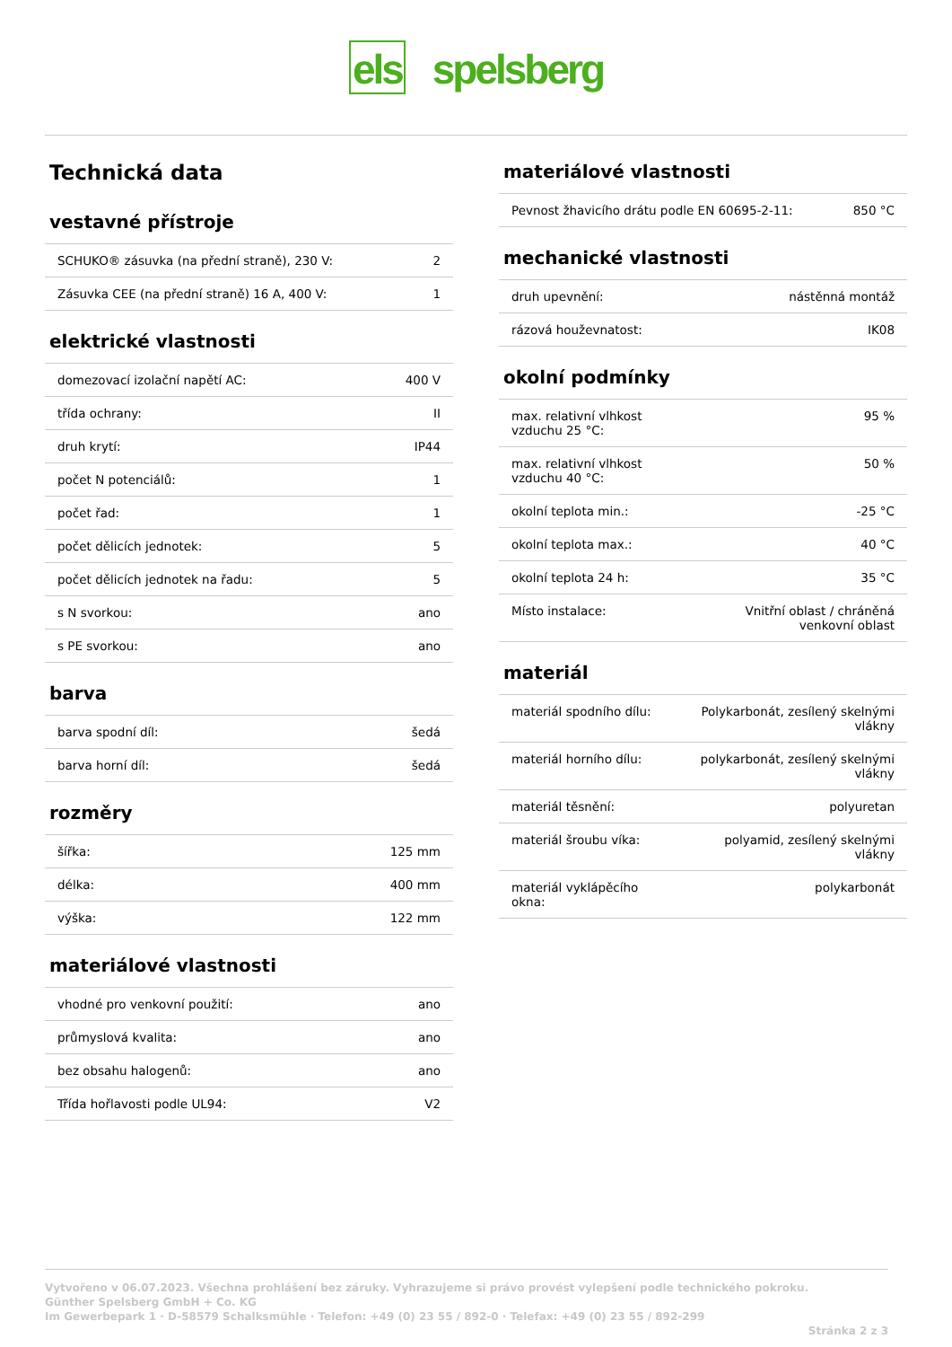els spelsberg
Technická data
vestavné přístroje
| SCHUKO® zásuvka (na přední straně), 230 V: | 2 |
| Zásuvka CEE (na přední straně) 16 A, 400 V: | 1 |
elektrické vlastnosti
| domezovací izolační napětí AC: | 400 V |
| třída ochrany: | II |
| druh krytí: | IP44 |
| počet N potenciálů: | 1 |
| počet řad: | 1 |
| počet dělicích jednotek: | 5 |
| počet dělicích jednotek na řadu: | 5 |
| s N svorkou: | ano |
| s PE svorkou: | ano |
barva
| barva spodní díl: | šedá |
| barva horní díl: | šedá |
rozměry
| šířka: | 125 mm |
| délka: | 400 mm |
| výška: | 122 mm |
materiálové vlastnosti
| vhodné pro venkovní použití: | ano |
| průmyslová kvalita: | ano |
| bez obsahu halogenů: | ano |
| Třída hořlavosti podle UL94: | V2 |
materiálové vlastnosti
| Pevnost žhavicího drátu podle EN 60695-2-11: | 850 °C |
mechanické vlastnosti
| druh upevnění: | nástěnná montáž |
| rázová houževnatost: | IK08 |
okolní podmínky
| max. relativní vlhkost vzduchu 25 °C: | 95 % |
| max. relativní vlhkost vzduchu 40 °C: | 50 % |
| okolní teplota min.: | -25 °C |
| okolní teplota max.: | 40 °C |
| okolní teplota 24 h: | 35 °C |
| Místo instalace: | Vnitřní oblast / chráněná venkovní oblast |
materiál
| materiál spodního dílu: | Polykarbonát, zesílený skelnými vlákny |
| materiál horního dílu: | polykarbonát, zesílený skelnými vlákny |
| materiál těsnění: | polyuretan |
| materiál šroubu víka: | polyamid, zesílený skelnými vlákny |
| materiál vyklápěcího okna: | polykarbonát |
Vytvořeno v 06.07.2023. Všechna prohlášení bez záruky. Vyhrazujeme si právo provést vylepšení podle technického pokroku.
Günther Spelsberg GmbH + Co. KG
Im Gewerbepark 1 · D-58579 Schalksmühle · Telefon: +49 (0) 23 55 / 892-0 · Telefax: +49 (0) 23 55 / 892-299
Stránka 2 z 3